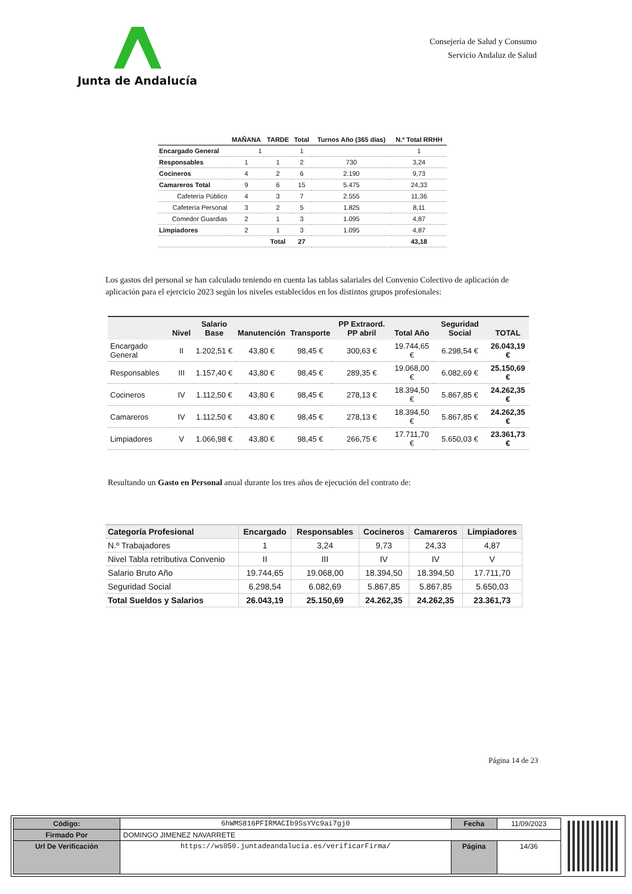Junta de Andalucía
Consejería de Salud y Consumo
Servicio Andaluz de Salud
| | MAÑANA | TARDE | Total | Turnos Año (365 días) | N.º Total RRHH |
| --- | --- | --- | --- | --- | --- |
| Encargado General | 1 | | 1 | | 1 |
| Responsables | 1 | 1 | 2 | 730 | 3,24 |
| Cocineros | 4 | 2 | 6 | 2.190 | 9,73 |
| Camareros Total | 9 | 6 | 15 | 5.475 | 24,33 |
| Cafetería Público | 4 | 3 | 7 | 2.555 | 11,36 |
| Cafetería Personal | 3 | 2 | 5 | 1.825 | 8,11 |
| Comedor Guardias | 2 | 1 | 3 | 1.095 | 4,87 |
| Limpiadores | 2 | 1 | 3 | 1.095 | 4,87 |
| | | Total | 27 | | 43,18 |
Los gastos del personal se han calculado teniendo en cuenta las tablas salariales del Convenio Colectivo de aplicación de aplicación para el ejercicio 2023 según los niveles establecidos en los distintos grupos profesionales:
| | Nivel | Salario Base | Manutención | Transporte | PP Extraord. PP abril | Total Año | Seguridad Social | TOTAL |
| --- | --- | --- | --- | --- | --- | --- | --- | --- |
| Encargado General | II | 1.202,51 € | 43,80 € | 98,45 € | 300,63 € | 19.744,65 € | 6.298,54 € | 26.043,19 € |
| Responsables | III | 1.157,40 € | 43,80 € | 98,45 € | 289,35 € | 19.068,00 € | 6.082,69 € | 25.150,69 € |
| Cocineros | IV | 1.112,50 € | 43,80 € | 98,45 € | 278,13 € | 18.394,50 € | 5.867,85 € | 24.262,35 € |
| Camareros | IV | 1.112,50 € | 43,80 € | 98,45 € | 278,13 € | 18.394,50 € | 5.867,85 € | 24.262,35 € |
| Limpiadores | V | 1.066,98 € | 43,80 € | 98,45 € | 266,75 € | 17.711,70 € | 5.650,03 € | 23.361,73 € |
Resultando un Gasto en Personal anual durante los tres años de ejecución del contrato de:
| Categoría Profesional | Encargado | Responsables | Cocineros | Camareros | Limpiadores |
| --- | --- | --- | --- | --- | --- |
| N.º Trabajadores | 1 | 3,24 | 9,73 | 24,33 | 4,87 |
| Nivel Tabla retributiva Convenio | II | III | IV | IV | V |
| Salario Bruto Año | 19.744,65 | 19.068,00 | 18.394,50 | 18.394,50 | 17.711,70 |
| Seguridad Social | 6.298,54 | 6.082,69 | 5.867,85 | 5.867,85 | 5.650,03 |
| Total Sueldos y Salarios | 26.043,19 | 25.150,69 | 24.262,35 | 24.262,35 | 23.361,73 |
Página 14 de 23
| Código: | 6hWMS816PFIRMACIb9SsYVc9ai7gj0 | Fecha | 11/09/2023 |
| Firmado Por | DOMINGO JIMENEZ NAVARRETE | | |
| Url De Verificación | https://ws050.juntadeandalucia.es/verificarFirma/ | Página | 14/36 |